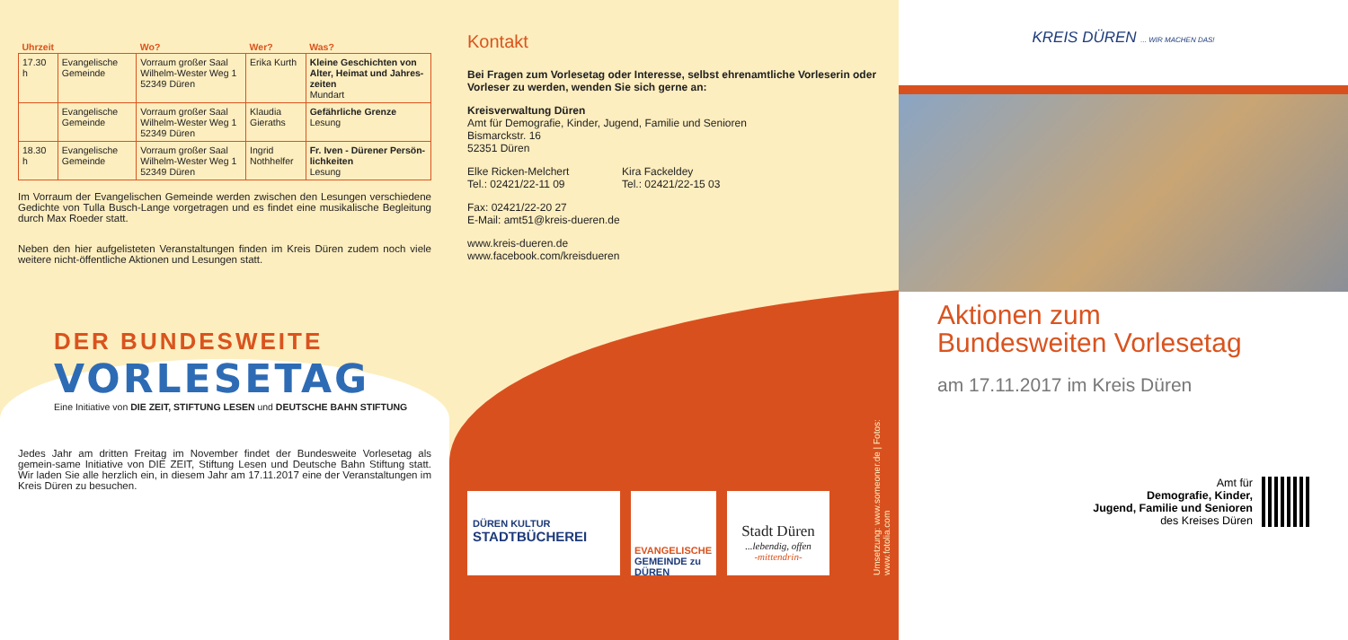| Uhrzeit | | Wo? | Wer? | Was? |
| --- | --- | --- | --- | --- |
| 17.30 h | Evangelische Gemeinde | Vorraum großer Saal Wilhelm-Wester Weg 1 52349 Düren | Erika Kurth | Kleine Geschichten von Alter, Heimat und Jahres-zeiten Mundart |
| | Evangelische Gemeinde | Vorraum großer Saal Wilhelm-Wester Weg 1 52349 Düren | Klaudia Gieraths | Gefährliche Grenze Lesung |
| 18.30 h | Evangelische Gemeinde | Vorraum großer Saal Wilhelm-Wester Weg 1 52349 Düren | Ingrid Nothhelfer | Fr. Iven - Dürener Persön-lichkeiten Lesung |
Im Vorraum der Evangelischen Gemeinde werden zwischen den Lesungen verschiedene Gedichte von Tulla Busch-Lange vorgetragen und es findet eine musikalische Begleitung durch Max Roeder statt.
Neben den hier aufgelisteten Veranstaltungen finden im Kreis Düren zudem noch viele weitere nicht-öffentliche Aktionen und Lesungen statt.
DER BUNDESWEITE
VORLESETAG
Eine Initiative von DIE ZEIT, STIFTUNG LESEN und DEUTSCHE BAHN STIFTUNG
Jedes Jahr am dritten Freitag im November findet der Bundesweite Vorlesetag als gemein-same Initiative von DIE ZEIT, Stiftung Lesen und Deutsche Bahn Stiftung statt. Wir laden Sie alle herzlich ein, in diesem Jahr am 17.11.2017 eine der Veranstaltungen im Kreis Düren zu besuchen.
Kontakt
Bei Fragen zum Vorlesetag oder Interesse, selbst ehrenamtliche Vorleserin oder Vorleser zu werden, wenden Sie sich gerne an:
Kreisverwaltung Düren
Amt für Demografie, Kinder, Jugend, Familie und Senioren
Bismarckstr. 16
52351 Düren
Elke Ricken-Melchert
Tel.: 02421/22-11 09
Kira Fackeldey
Tel.: 02421/22-15 03
Fax: 02421/22-20 27
E-Mail: amt51@kreis-dueren.de
www.kreis-dueren.de
www.facebook.com/kreisdueren
DÜREN KULTUR
STADTBÜCHEREI
EVANGELISCHE
GEMEINDE zu DÜREN
Stadt Düren
...lebendig, offen
-mittendrin-
Umsetzung: www.someoner.de | Fotos: www.fotolia.com
KREIS DÜREN ... WIR MACHEN DAS!
Aktionen zum
Bundesweiten Vorlesetag
am 17.11.2017 im Kreis Düren
Amt für
Demografie, Kinder,
Jugend, Familie und Senioren
des Kreises Düren